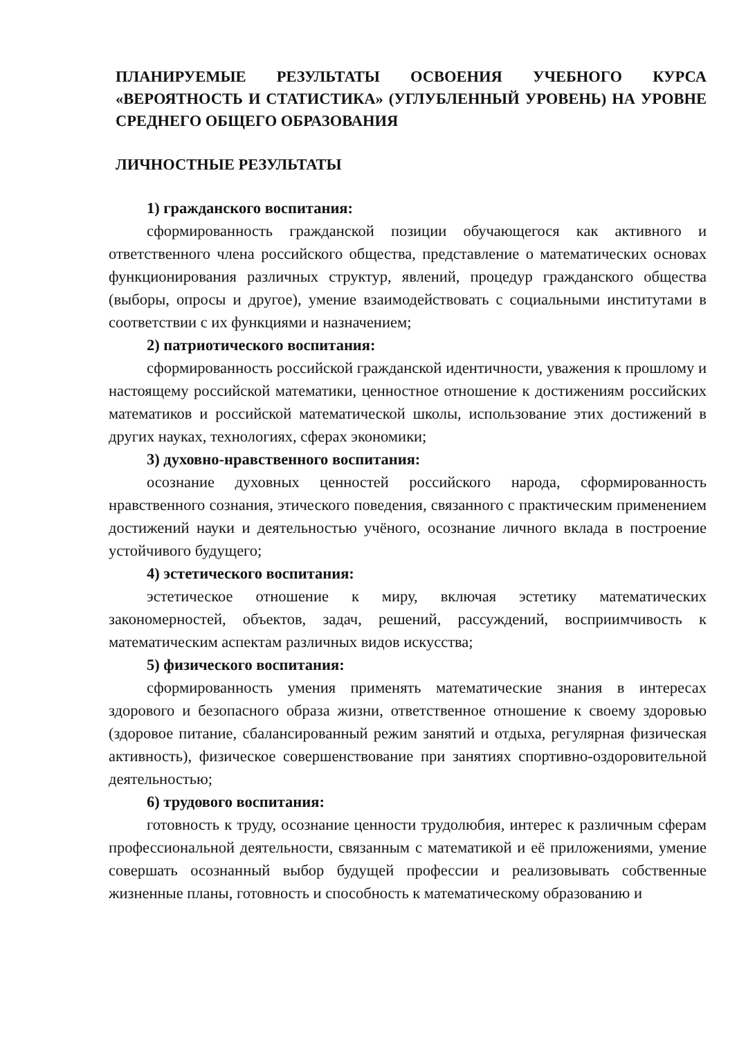ПЛАНИРУЕМЫЕ РЕЗУЛЬТАТЫ ОСВОЕНИЯ УЧЕБНОГО КУРСА «ВЕРОЯТНОСТЬ И СТАТИСТИКА» (УГЛУБЛЕННЫЙ УРОВЕНЬ) НА УРОВНЕ СРЕДНЕГО ОБЩЕГО ОБРАЗОВАНИЯ
ЛИЧНОСТНЫЕ РЕЗУЛЬТАТЫ
1) гражданского воспитания:
сформированность гражданской позиции обучающегося как активного и ответственного члена российского общества, представление о математических основах функционирования различных структур, явлений, процедур гражданского общества (выборы, опросы и другое), умение взаимодействовать с социальными институтами в соответствии с их функциями и назначением;
2) патриотического воспитания:
сформированность российской гражданской идентичности, уважения к прошлому и настоящему российской математики, ценностное отношение к достижениям российских математиков и российской математической школы, использование этих достижений в других науках, технологиях, сферах экономики;
3) духовно-нравственного воспитания:
осознание духовных ценностей российского народа, сформированность нравственного сознания, этического поведения, связанного с практическим применением достижений науки и деятельностью учёного, осознание личного вклада в построение устойчивого будущего;
4) эстетического воспитания:
эстетическое отношение к миру, включая эстетику математических закономерностей, объектов, задач, решений, рассуждений, восприимчивость к математическим аспектам различных видов искусства;
5) физического воспитания:
сформированность умения применять математические знания в интересах здорового и безопасного образа жизни, ответственное отношение к своему здоровью (здоровое питание, сбалансированный режим занятий и отдыха, регулярная физическая активность), физическое совершенствование при занятиях спортивно-оздоровительной деятельностью;
6) трудового воспитания:
готовность к труду, осознание ценности трудолюбия, интерес к различным сферам профессиональной деятельности, связанным с математикой и её приложениями, умение совершать осознанный выбор будущей профессии и реализовывать собственные жизненные планы, готовность и способность к математическому образованию и